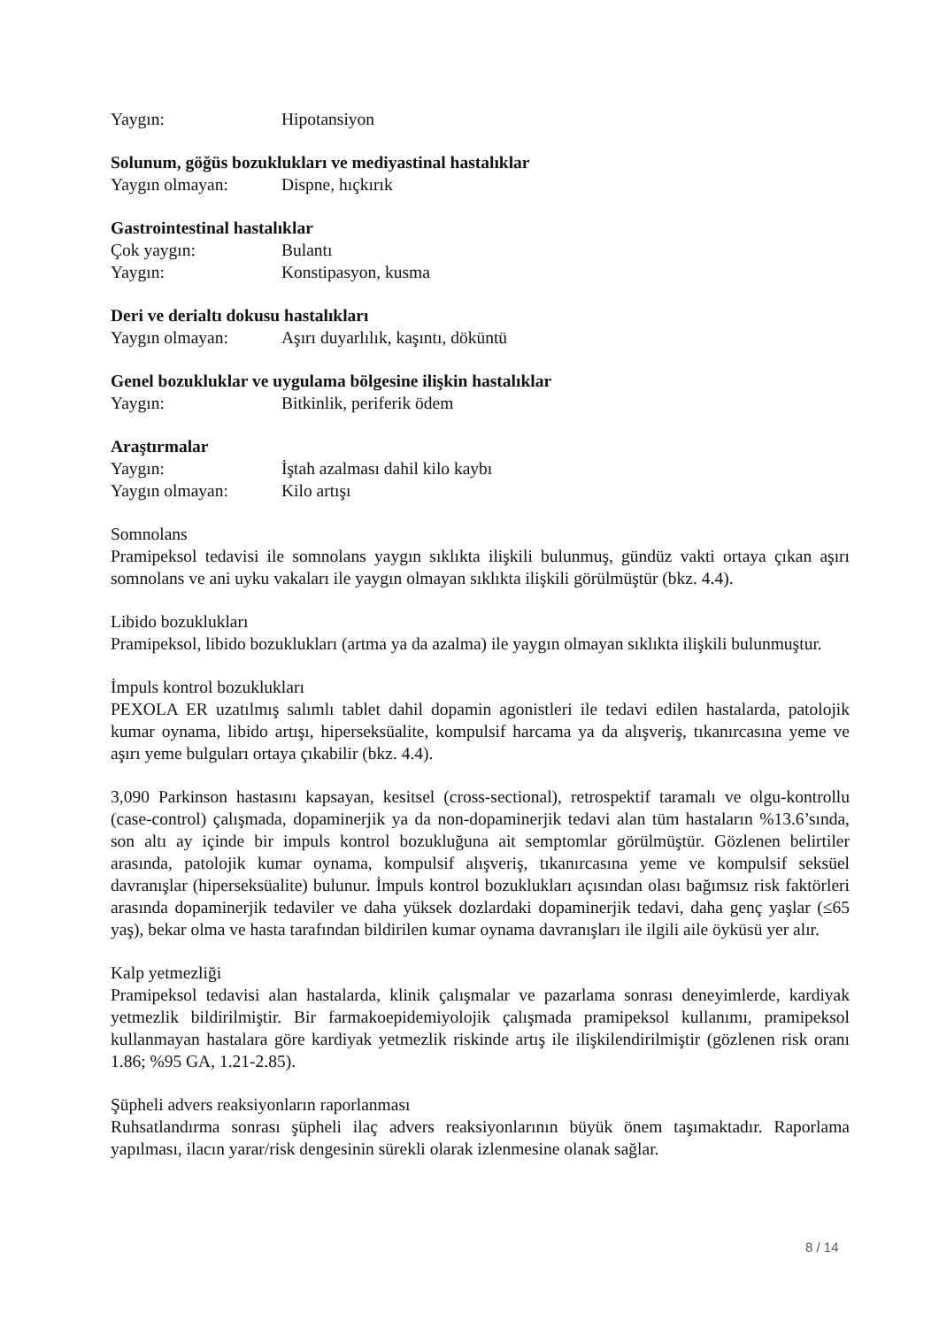Yaygın: Hipotansiyon
Solunum, göğüs bozuklukları ve mediyastinal hastalıklar
Yaygın olmayan: Dispne, hıçkırık
Gastrointestinal hastalıklar
Çok yaygın: Bulantı
Yaygın: Konstipasyon, kusma
Deri ve derialtı dokusu hastalıkları
Yaygın olmayan: Aşırı duyarlılık, kaşıntı, döküntü
Genel bozukluklar ve uygulama bölgesine ilişkin hastalıklar
Yaygın: Bitkinlik, periferik ödem
Araştırmalar
Yaygın: İştah azalması dahil kilo kaybı
Yaygın olmayan: Kilo artışı
Somnolans
Pramipeksol tedavisi ile somnolans yaygın sıklıkta ilişkili bulunmuş, gündüz vakti ortaya çıkan aşırı somnolans ve ani uyku vakaları ile yaygın olmayan sıklıkta ilişkili görülmüştür (bkz. 4.4).
Libido bozuklukları
Pramipeksol, libido bozuklukları (artma ya da azalma) ile yaygın olmayan sıklıkta ilişkili bulunmuştur.
İmpuls kontrol bozuklukları
PEXOLA ER uzatılmış salımlı tablet dahil dopamin agonistleri ile tedavi edilen hastalarda, patolojik kumar oynama, libido artışı, hiperseksüalite, kompulsif harcama ya da alışveriş, tıkanırcasına yeme ve aşırı yeme bulguları ortaya çıkabilir (bkz. 4.4).
3,090 Parkinson hastasını kapsayan, kesitsel (cross-sectional), retrospektif taramalı ve olgu-kontrollu (case-control) çalışmada, dopaminerjik ya da non-dopaminerjik tedavi alan tüm hastaların %13.6’sında, son altı ay içinde bir impuls kontrol bozukluğuna ait semptomlar görülmüştür. Gözlenen belirtiler arasında, patolojik kumar oynama, kompulsif alışveriş, tıkanırcasına yeme ve kompulsif seksüel davranışlar (hiperseksüalite) bulunur. İmpuls kontrol bozuklukları açısından olası bağımsız risk faktörleri arasında dopaminerjik tedaviler ve daha yüksek dozlardaki dopaminerjik tedavi, daha genç yaşlar (≤65 yaş), bekar olma ve hasta tarafından bildirilen kumar oynama davranışları ile ilgili aile öyküsü yer alır.
Kalp yetmezliği
Pramipeksol tedavisi alan hastalarda, klinik çalışmalar ve pazarlama sonrası deneyimlerde, kardiyak yetmezlik bildirilmiştir. Bir farmakoepidemiyolojik çalışmada pramipeksol kullanımı, pramipeksol kullanmayan hastalara göre kardiyak yetmezlik riskinde artış ile ilişkilendirilmiştir (gözlenen risk oranı 1.86; %95 GA, 1.21-2.85).
Şüpheli advers reaksiyonların raporlanması
Ruhsatlandırma sonrası şüpheli ilaç advers reaksiyonlarının büyük önem taşımaktadır. Raporlama yapılması, ilacın yarar/risk dengesinin sürekli olarak izlenmesine olanak sağlar.
8 / 14